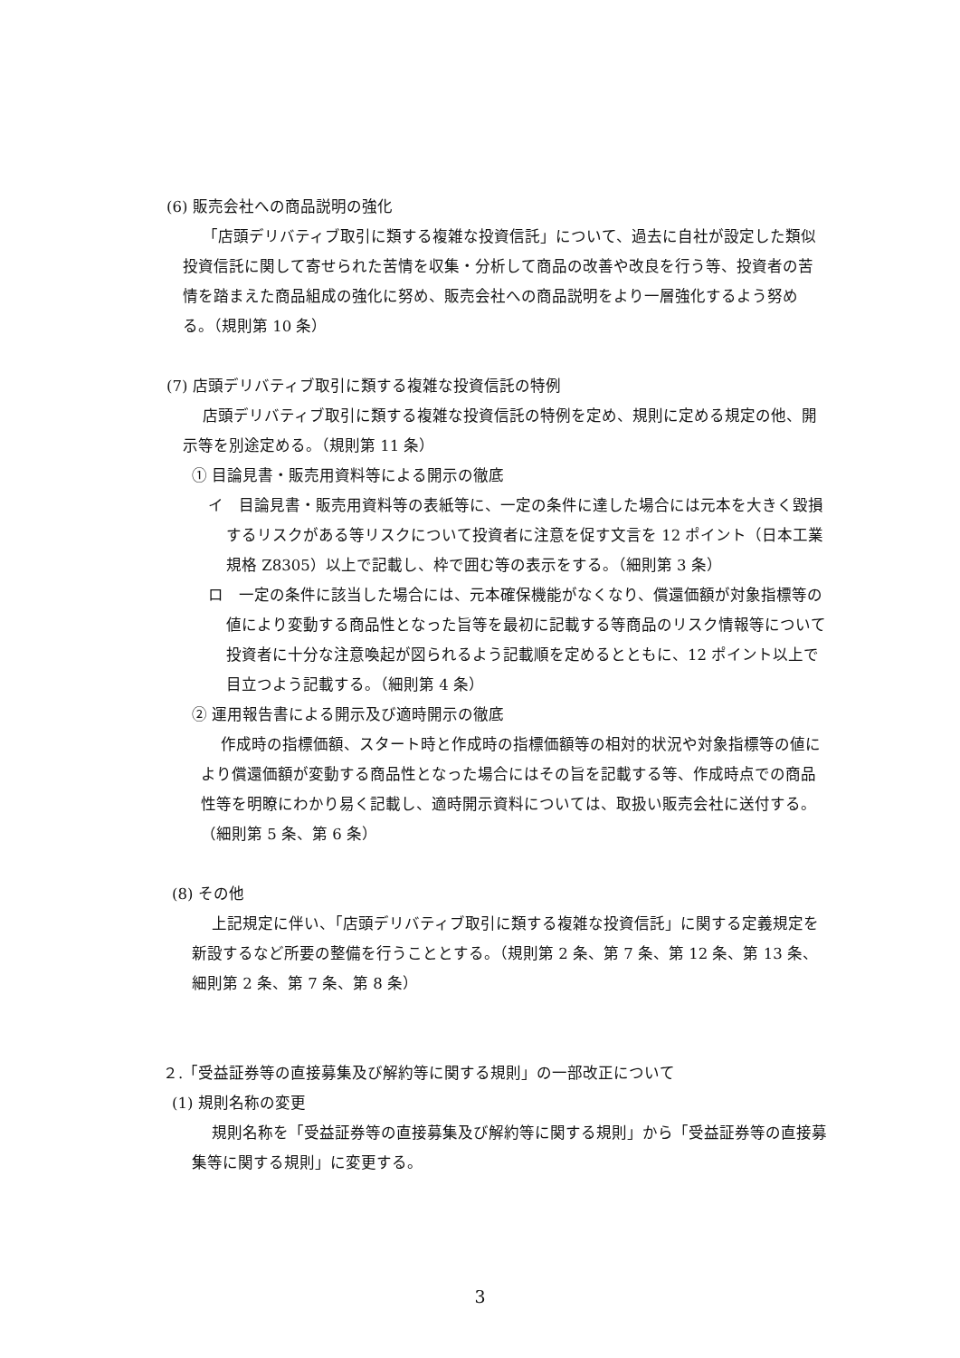(6) 販売会社への商品説明の強化
「店頭デリバティブ取引に類する複雑な投資信託」について、過去に自社が設定した類似投資信託に関して寄せられた苦情を収集・分析して商品の改善や改良を行う等、投資者の苦情を踏まえた商品組成の強化に努め、販売会社への商品説明をより一層強化するよう努める。（規則第 10 条）
(7) 店頭デリバティブ取引に類する複雑な投資信託の特例
店頭デリバティブ取引に類する複雑な投資信託の特例を定め、規則に定める規定の他、開示等を別途定める。（規則第 11 条）
① 目論見書・販売用資料等による開示の徹底
イ　目論見書・販売用資料等の表紙等に、一定の条件に達した場合には元本を大きく毀損するリスクがある等リスクについて投資者に注意を促す文言を 12 ポイント（日本工業規格 Z8305）以上で記載し、枠で囲む等の表示をする。（細則第 3 条）
ロ　一定の条件に該当した場合には、元本確保機能がなくなり、償還価額が対象指標等の値により変動する商品性となった旨等を最初に記載する等商品のリスク情報等について投資者に十分な注意喚起が図られるよう記載順を定めるとともに、12 ポイント以上で目立つよう記載する。（細則第 4 条）
② 運用報告書による開示及び適時開示の徹底
作成時の指標価額、スタート時と作成時の指標価額等の相対的状況や対象指標等の値により償還価額が変動する商品性となった場合にはその旨を記載する等、作成時点での商品性等を明瞭にわかり易く記載し、適時開示資料については、取扱い販売会社に送付する。（細則第 5 条、第 6 条）
(8) その他
上記規定に伴い、「店頭デリバティブ取引に類する複雑な投資信託」に関する定義規定を新設するなど所要の整備を行うこととする。（規則第 2 条、第 7 条、第 12 条、第 13 条、細則第 2 条、第 7 条、第 8 条）
２.「受益証券等の直接募集及び解約等に関する規則」の一部改正について
(1) 規則名称の変更
規則名称を「受益証券等の直接募集及び解約等に関する規則」から「受益証券等の直接募集等に関する規則」に変更する。
3